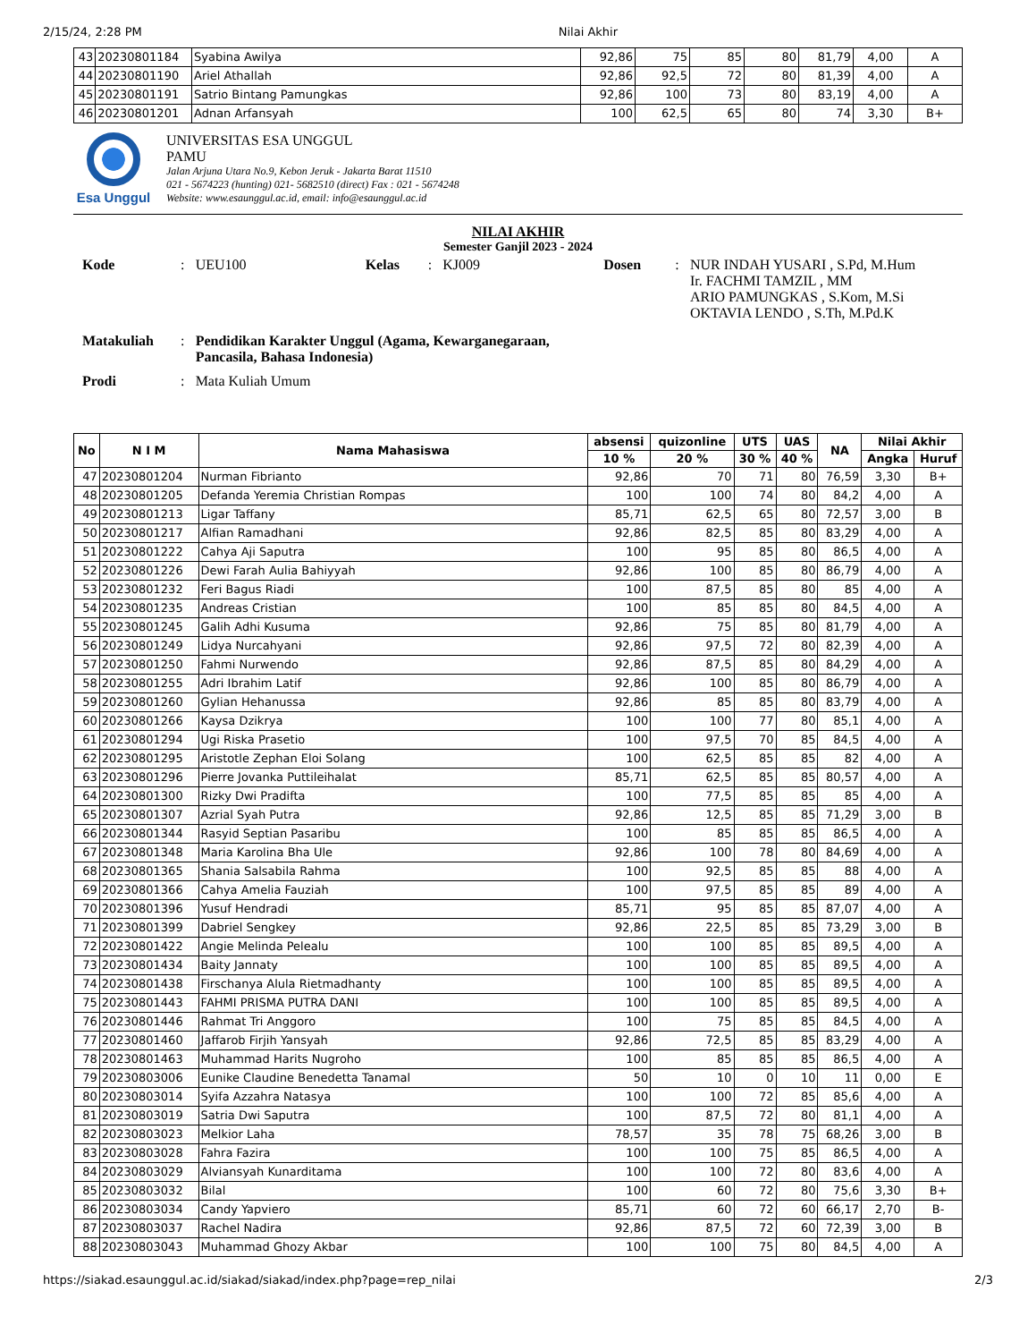2/15/24, 2:28 PM Nilai Akhir
| 43 | 20230801184 | Syabina Awilya | 92,86 | 75 | 85 | 80 | 81,79 | 4,00 | A |
| 44 | 20230801190 | Ariel Athallah | 92,86 | 92,5 | 72 | 80 | 81,39 | 4,00 | A |
| 45 | 20230801191 | Satrio Bintang Pamungkas | 92,86 | 100 | 73 | 80 | 83,19 | 4,00 | A |
| 46 | 20230801201 | Adnan Arfansyah | 100 | 62,5 | 65 | 80 | 74 | 3,30 | B+ |
Esa Unggul UNIVERSITAS ESA UNGGUL
PAMU
Jalan Arjuna Utara No.9, Kebon Jeruk - Jakarta Barat 11510
021 - 5674223 (hunting) 021- 5682510 (direct) Fax : 021 - 5674248
Website: www.esaunggul.ac.id, email: info@esaunggul.ac.id
NILAI AKHIR
Semester Ganjil 2023 - 2024
| Kode | : | UEU100 | Kelas | : | KJ009 | Dosen | : | NUR INDAH YUSARI , S.Pd, M.Hum Ir. FACHMI TAMZIL , MM ARIO PAMUNGKAS , S.Kom, M.Si OKTAVIA LENDO , S.Th, M.Pd.K |
| Matakuliah | : | Pendidikan Karakter Unggul (Agama, Kewarganegaraan, Pancasila, Bahasa Indonesia) | | | | | | |
| Prodi | : | Mata Kuliah Umum | | | | | | |
| No | N I M | Nama Mahasiswa | absensi | quizonline | UTS | UAS | NA | Nilai Akhir | |
| --- | --- | --- | --- | --- | --- | --- | --- | --- | --- |
| | | | 10 % | 20 % | 30 % | 40 % | | Angka | Huruf |
| 47 | 20230801204 | Nurman Fibrianto | 92,86 | 70 | 71 | 80 | 76,59 | 3,30 | B+ |
| 48 | 20230801205 | Defanda Yeremia Christian Rompas | 100 | 100 | 74 | 80 | 84,2 | 4,00 | A |
| 49 | 20230801213 | Ligar Taffany | 85,71 | 62,5 | 65 | 80 | 72,57 | 3,00 | B |
| 50 | 20230801217 | Alfian Ramadhani | 92,86 | 82,5 | 85 | 80 | 83,29 | 4,00 | A |
| 51 | 20230801222 | Cahya Aji Saputra | 100 | 95 | 85 | 80 | 86,5 | 4,00 | A |
| 52 | 20230801226 | Dewi Farah Aulia Bahiyyah | 92,86 | 100 | 85 | 80 | 86,79 | 4,00 | A |
| 53 | 20230801232 | Feri Bagus Riadi | 100 | 87,5 | 85 | 80 | 85 | 4,00 | A |
| 54 | 20230801235 | Andreas Cristian | 100 | 85 | 85 | 80 | 84,5 | 4,00 | A |
| 55 | 20230801245 | Galih Adhi Kusuma | 92,86 | 75 | 85 | 80 | 81,79 | 4,00 | A |
| 56 | 20230801249 | Lidya Nurcahyani | 92,86 | 97,5 | 72 | 80 | 82,39 | 4,00 | A |
| 57 | 20230801250 | Fahmi Nurwendo | 92,86 | 87,5 | 85 | 80 | 84,29 | 4,00 | A |
| 58 | 20230801255 | Adri Ibrahim Latif | 92,86 | 100 | 85 | 80 | 86,79 | 4,00 | A |
| 59 | 20230801260 | Gylian Hehanussa | 92,86 | 85 | 85 | 80 | 83,79 | 4,00 | A |
| 60 | 20230801266 | Kaysa Dzikrya | 100 | 100 | 77 | 80 | 85,1 | 4,00 | A |
| 61 | 20230801294 | Ugi Riska Prasetio | 100 | 97,5 | 70 | 85 | 84,5 | 4,00 | A |
| 62 | 20230801295 | Aristotle Zephan Eloi Solang | 100 | 62,5 | 85 | 85 | 82 | 4,00 | A |
| 63 | 20230801296 | Pierre Jovanka Puttileihalat | 85,71 | 62,5 | 85 | 85 | 80,57 | 4,00 | A |
| 64 | 20230801300 | Rizky Dwi Pradifta | 100 | 77,5 | 85 | 85 | 85 | 4,00 | A |
| 65 | 20230801307 | Azrial Syah Putra | 92,86 | 12,5 | 85 | 85 | 71,29 | 3,00 | B |
| 66 | 20230801344 | Rasyid Septian Pasaribu | 100 | 85 | 85 | 85 | 86,5 | 4,00 | A |
| 67 | 20230801348 | Maria Karolina Bha Ule | 92,86 | 100 | 78 | 80 | 84,69 | 4,00 | A |
| 68 | 20230801365 | Shania Salsabila Rahma | 100 | 92,5 | 85 | 85 | 88 | 4,00 | A |
| 69 | 20230801366 | Cahya Amelia Fauziah | 100 | 97,5 | 85 | 85 | 89 | 4,00 | A |
| 70 | 20230801396 | Yusuf Hendradi | 85,71 | 95 | 85 | 85 | 87,07 | 4,00 | A |
| 71 | 20230801399 | Dabriel Sengkey | 92,86 | 22,5 | 85 | 85 | 73,29 | 3,00 | B |
| 72 | 20230801422 | Angie Melinda Pelealu | 100 | 100 | 85 | 85 | 89,5 | 4,00 | A |
| 73 | 20230801434 | Baity Jannaty | 100 | 100 | 85 | 85 | 89,5 | 4,00 | A |
| 74 | 20230801438 | Firschanya Alula Rietmadhanty | 100 | 100 | 85 | 85 | 89,5 | 4,00 | A |
| 75 | 20230801443 | FAHMI PRISMA PUTRA DANI | 100 | 100 | 85 | 85 | 89,5 | 4,00 | A |
| 76 | 20230801446 | Rahmat Tri Anggoro | 100 | 75 | 85 | 85 | 84,5 | 4,00 | A |
| 77 | 20230801460 | Jaffarob Firjih Yansyah | 92,86 | 72,5 | 85 | 85 | 83,29 | 4,00 | A |
| 78 | 20230801463 | Muhammad Harits Nugroho | 100 | 85 | 85 | 85 | 86,5 | 4,00 | A |
| 79 | 20230803006 | Eunike Claudine Benedetta Tanamal | 50 | 10 | 0 | 10 | 11 | 0,00 | E |
| 80 | 20230803014 | Syifa Azzahra Natasya | 100 | 100 | 72 | 85 | 85,6 | 4,00 | A |
| 81 | 20230803019 | Satria Dwi Saputra | 100 | 87,5 | 72 | 80 | 81,1 | 4,00 | A |
| 82 | 20230803023 | Melkior Laha | 78,57 | 35 | 78 | 75 | 68,26 | 3,00 | B |
| 83 | 20230803028 | Fahra Fazira | 100 | 100 | 75 | 85 | 86,5 | 4,00 | A |
| 84 | 20230803029 | Alviansyah Kunarditama | 100 | 100 | 72 | 80 | 83,6 | 4,00 | A |
| 85 | 20230803032 | Bilal | 100 | 60 | 72 | 80 | 75,6 | 3,30 | B+ |
| 86 | 20230803034 | Candy Yapviero | 85,71 | 60 | 72 | 60 | 66,17 | 2,70 | B- |
| 87 | 20230803037 | Rachel Nadira | 92,86 | 87,5 | 72 | 60 | 72,39 | 3,00 | B |
| 88 | 20230803043 | Muhammad Ghozy Akbar | 100 | 100 | 75 | 80 | 84,5 | 4,00 | A |
https://siakad.esaunggul.ac.id/siakad/siakad/index.php?page=rep_nilai 2/3